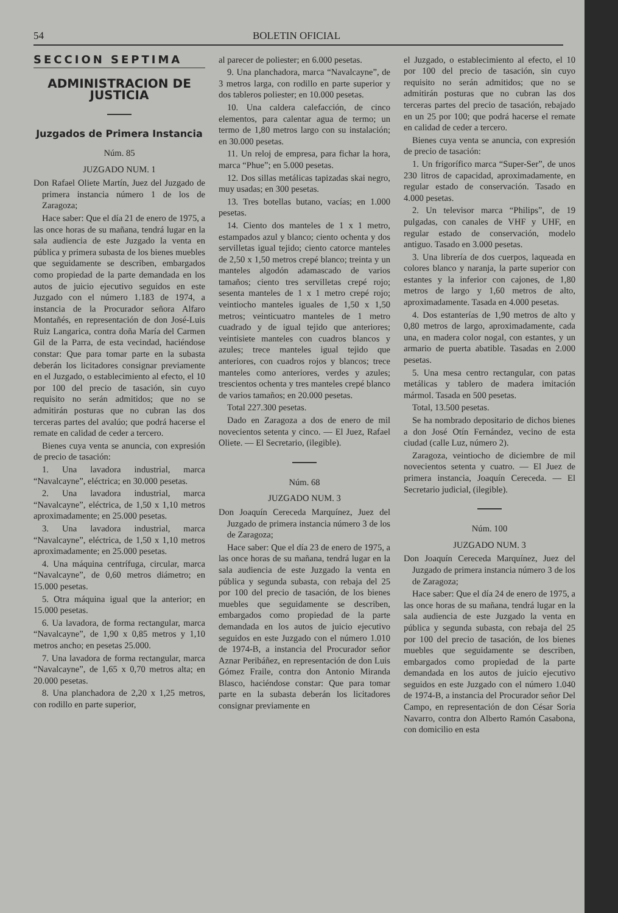54 BOLETIN OFICIAL
SECCION SEPTIMA
ADMINISTRACION DE JUSTICIA
Juzgados de Primera Instancia
Núm. 85
JUZGADO NUM. 1
Don Rafael Oliete Martín, Juez del Juzgado de primera instancia número 1 de los de Zaragoza;
Hace saber: Que el día 21 de enero de 1975, a las once horas de su mañana, tendrá lugar en la sala audiencia de este Juzgado la venta en pública y primera subasta de los bienes muebles que seguidamente se describen, embargados como propiedad de la parte demandada en los autos de juicio ejecutivo seguidos en este Juzgado con el número 1.183 de 1974, a instancia de la Procurador señora Alfaro Montañés, en representación de don José-Luis Ruiz Langarica, contra doña María del Carmen Gil de la Parra, de esta vecindad, haciéndose constar: Que para tomar parte en la subasta deberán los licitadores consignar previamente en el Juzgado, o establecimiento al efecto, el 10 por 100 del precio de tasación, sin cuyo requisito no serán admitidos; que no se admitirán posturas que no cubran las dos terceras partes del avalúo; que podrá hacerse el remate en calidad de ceder a tercero.
Bienes cuya venta se anuncia, con expresión de precio de tasación:
1. Una lavadora industrial, marca “Navalcayne”, eléctrica; en 30.000 pesetas.
2. Una lavadora industrial, marca “Navalcayne”, eléctrica, de 1,50 x 1,10 metros aproximadamente; en 25.000 pesetas.
3. Una lavadora industrial, marca “Navalcayne”, eléctrica, de 1,50 x 1,10 metros aproximadamente; en 25.000 pesetas.
4. Una máquina centrífuga, circular, marca “Navalcayne”, de 0,60 metros diámetro; en 15.000 pesetas.
5. Otra máquina igual que la anterior; en 15.000 pesetas.
6. Ua lavadora, de forma rectangular, marca “Navalcayne”, de 1,90 x 0,85 metros y 1,10 metros ancho; en pesetas 25.000.
7. Una lavadora de forma rectangular, marca “Navalcayne”, de 1,65 x 0,70 metros alta; en 20.000 pesetas.
8. Una planchadora de 2,20 x 1,25 metros, con rodillo en parte superior,
al parecer de poliester; en 6.000 pesetas.
9. Una planchadora, marca “Navalcayne”, de 3 metros larga, con rodillo en parte superior y dos tableros poliester; en 10.000 pesetas.
10. Una caldera calefacción, de cinco elementos, para calentar agua de termo; un termo de 1,80 metros largo con su instalación; en 30.000 pesetas.
11. Un reloj de empresa, para fichar la hora, marca “Phue”; en 5.000 pesetas.
12. Dos sillas metálicas tapizadas skai negro, muy usadas; en 300 pesetas.
13. Tres botellas butano, vacías; en 1.000 pesetas.
14. Ciento dos manteles de 1 x 1 metro, estampados azul y blanco; ciento ochenta y dos servilletas igual tejido; ciento catorce manteles de 2,50 x 1,50 metros crepé blanco; treinta y un manteles algodón adamascado de varios tamaños; ciento tres servilletas crepé rojo; sesenta manteles de 1 x 1 metro crepé rojo; veintiocho manteles iguales de 1,50 x 1,50 metros; veinticuatro manteles de 1 metro cuadrado y de igual tejido que anteriores; veintisiete manteles con cuadros blancos y azules; trece manteles igual tejido que anteriores, con cuadros rojos y blancos; trece manteles como anteriores, verdes y azules; trescientos ochenta y tres manteles crepé blanco de varios tamaños; en 20.000 pesetas.
Total 227.300 pesetas.
Dado en Zaragoza a dos de enero de mil novecientos setenta y cinco. — El Juez, Rafael Oliete. — El Secretario, (ilegible).
Núm. 68
JUZGADO NUM. 3
Don Joaquín Cereceda Marquínez, Juez del Juzgado de primera instancia número 3 de los de Zaragoza;
Hace saber: Que el día 23 de enero de 1975, a las once horas de su mañana, tendrá lugar en la sala audiencia de este Juzgado la venta en pública y segunda subasta, con rebaja del 25 por 100 del precio de tasación, de los bienes muebles que seguidamente se describen, embargados como propiedad de la parte demandada en los autos de juicio ejecutivo seguidos en este Juzgado con el número 1.010 de 1974-B, a instancia del Procurador señor Aznar Peribáñez, en representación de don Luis Gómez Fraile, contra don Antonio Miranda Blasco, haciéndose constar: Que para tomar parte en la subasta deberán los licitadores consignar previamente en
el Juzgado, o establecimiento al efecto, el 10 por 100 del precio de tasación, sin cuyo requisito no serán admitidos; que no se admitirán posturas que no cubran las dos terceras partes del precio de tasación, rebajado en un 25 por 100; que podrá hacerse el remate en calidad de ceder a tercero.
Bienes cuya venta se anuncia, con expresión de precio de tasación:
1. Un frigorífico marca “Super-Ser”, de unos 230 litros de capacidad, aproximadamente, en regular estado de conservación. Tasado en 4.000 pesetas.
2. Un televisor marca “Philips”, de 19 pulgadas, con canales de VHF y UHF, en regular estado de conservación, modelo antiguo. Tasado en 3.000 pesetas.
3. Una librería de dos cuerpos, laqueada en colores blanco y naranja, la parte superior con estantes y la inferior con cajones, de 1,80 metros de largo y 1,60 metros de alto, aproximadamente. Tasada en 4.000 pesetas.
4. Dos estanterías de 1,90 metros de alto y 0,80 metros de largo, aproximadamente, cada una, en madera color nogal, con estantes, y un armario de puerta abatible. Tasadas en 2.000 pesetas.
5. Una mesa centro rectangular, con patas metálicas y tablero de madera imitación mármol. Tasada en 500 pesetas.
Total, 13.500 pesetas.
Se ha nombrado depositario de dichos bienes a don José Otín Fernández, vecino de esta ciudad (calle Luz, número 2).
Zaragoza, veintiocho de diciembre de mil novecientos setenta y cuatro. — El Juez de primera instancia, Joaquín Cereceda. — El Secretario judicial, (ilegible).
Núm. 100
JUZGADO NUM. 3
Don Joaquín Cereceda Marquínez, Juez del Juzgado de primera instancia número 3 de los de Zaragoza;
Hace saber: Que el día 24 de enero de 1975, a las once horas de su mañana, tendrá lugar en la sala audiencia de este Juzgado la venta en pública y segunda subasta, con rebaja del 25 por 100 del precio de tasación, de los bienes muebles que seguidamente se describen, embargados como propiedad de la parte demandada en los autos de juicio ejecutivo seguidos en este Juzgado con el número 1.040 de 1974-B, a instancia del Procurador señor Del Campo, en representación de don César Soria Navarro, contra don Alberto Ramón Casabona, con domicilio en esta